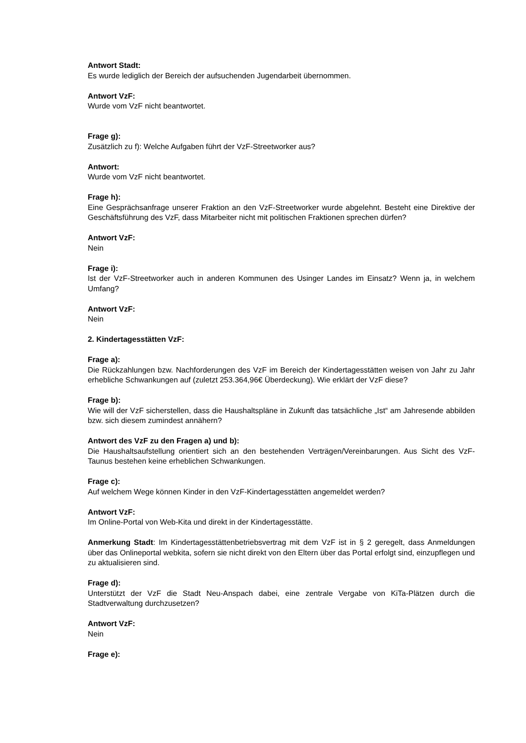Antwort Stadt:
Es wurde lediglich der Bereich der aufsuchenden Jugendarbeit übernommen.
Antwort VzF:
Wurde vom VzF nicht beantwortet.
Frage g):
Zusätzlich zu f): Welche Aufgaben führt der VzF-Streetworker aus?
Antwort:
Wurde vom VzF nicht beantwortet.
Frage h):
Eine Gesprächsanfrage unserer Fraktion an den VzF-Streetworker wurde abgelehnt. Besteht eine Direktive der Geschäftsführung des VzF, dass Mitarbeiter nicht mit politischen Fraktionen sprechen dürfen?
Antwort VzF:
Nein
Frage i):
Ist der VzF-Streetworker auch in anderen Kommunen des Usinger Landes im Einsatz? Wenn ja, in welchem Umfang?
Antwort VzF:
Nein
2. Kindertagesstätten VzF:
Frage a):
Die Rückzahlungen bzw. Nachforderungen des VzF im Bereich der Kindertagesstätten weisen von Jahr zu Jahr erhebliche Schwankungen auf (zuletzt 253.364,96€ Überdeckung). Wie erklärt der VzF diese?
Frage b):
Wie will der VzF sicherstellen, dass die Haushaltspläne in Zukunft das tatsächliche „Ist“ am Jahresende abbilden bzw. sich diesem zumindest annähern?
Antwort des VzF zu den Fragen a) und b):
Die Haushaltsaufstellung orientiert sich an den bestehenden Verträgen/Vereinbarungen. Aus Sicht des VzF-Taunus bestehen keine erheblichen Schwankungen.
Frage c):
Auf welchem Wege können Kinder in den VzF-Kindertagesstätten angemeldet werden?
Antwort VzF:
Im Online-Portal von Web-Kita und direkt in der Kindertagesstätte.
Anmerkung Stadt: Im Kindertagesstättenbetriebsvertrag mit dem VzF ist in § 2 geregelt, dass Anmeldungen über das Onlineportal webkita, sofern sie nicht direkt von den Eltern über das Portal erfolgt sind, einzupflegen und zu aktualisieren sind.
Frage d):
Unterstützt der VzF die Stadt Neu-Anspach dabei, eine zentrale Vergabe von KiTa-Plätzen durch die Stadtverwaltung durchzusetzen?
Antwort VzF:
Nein
Frage e):